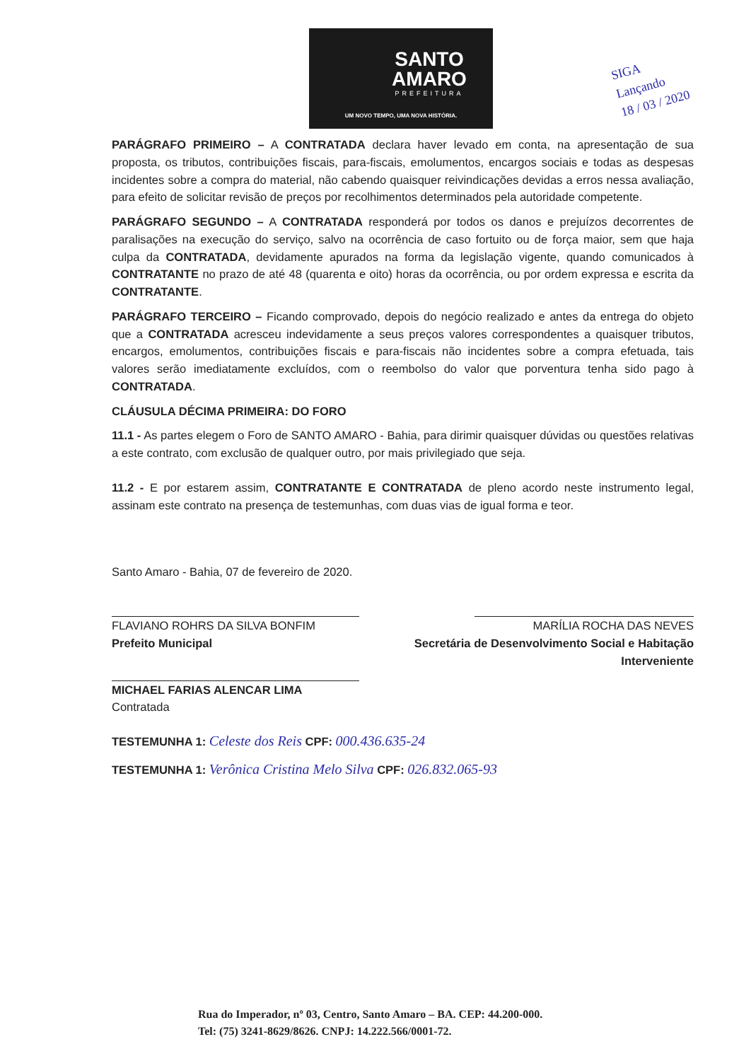SANTO
AMARO
PREFEITURA
UM NOVO TEMPO, UMA NOVA HISTÓRIA.
SIGA
Lançando
18 / 03 / 2020
PARÁGRAFO PRIMEIRO – A CONTRATADA declara haver levado em conta, na apresentação de sua proposta, os tributos, contribuições fiscais, para-fiscais, emolumentos, encargos sociais e todas as despesas incidentes sobre a compra do material, não cabendo quaisquer reivindicações devidas a erros nessa avaliação, para efeito de solicitar revisão de preços por recolhimentos determinados pela autoridade competente.
PARÁGRAFO SEGUNDO – A CONTRATADA responderá por todos os danos e prejuízos decorrentes de paralisações na execução do serviço, salvo na ocorrência de caso fortuito ou de força maior, sem que haja culpa da CONTRATADA, devidamente apurados na forma da legislação vigente, quando comunicados à CONTRATANTE no prazo de até 48 (quarenta e oito) horas da ocorrência, ou por ordem expressa e escrita da CONTRATANTE.
PARÁGRAFO TERCEIRO – Ficando comprovado, depois do negócio realizado e antes da entrega do objeto que a CONTRATADA acresceu indevidamente a seus preços valores correspondentes a quaisquer tributos, encargos, emolumentos, contribuições fiscais e para-fiscais não incidentes sobre a compra efetuada, tais valores serão imediatamente excluídos, com o reembolso do valor que porventura tenha sido pago à CONTRATADA.
CLÁUSULA DÉCIMA PRIMEIRA: DO FORO
11.1 - As partes elegem o Foro de SANTO AMARO - Bahia, para dirimir quaisquer dúvidas ou questões relativas a este contrato, com exclusão de qualquer outro, por mais privilegiado que seja.
11.2 - E por estarem assim, CONTRATANTE E CONTRATADA de pleno acordo neste instrumento legal, assinam este contrato na presença de testemunhas, com duas vias de igual forma e teor.
Santo Amaro - Bahia, 07 de fevereiro de 2020.
FLAVIANO ROHRS DA SILVA BONFIM
Prefeito Municipal
MICHAEL FARIAS ALENCAR LIMA
Contratada
MARÍLIA ROCHA DAS NEVES
Secretária de Desenvolvimento Social e Habitação
Interveniente
TESTEMUNHA 1: Celeste dos Reis CPF: 000.436.635-24
TESTEMUNHA 1: Verônica Cristina Melo Silva CPF: 026.832.065-93
Rua do Imperador, nº 03, Centro, Santo Amaro – BA. CEP: 44.200-000.
Tel: (75) 3241-8629/8626. CNPJ: 14.222.566/0001-72.